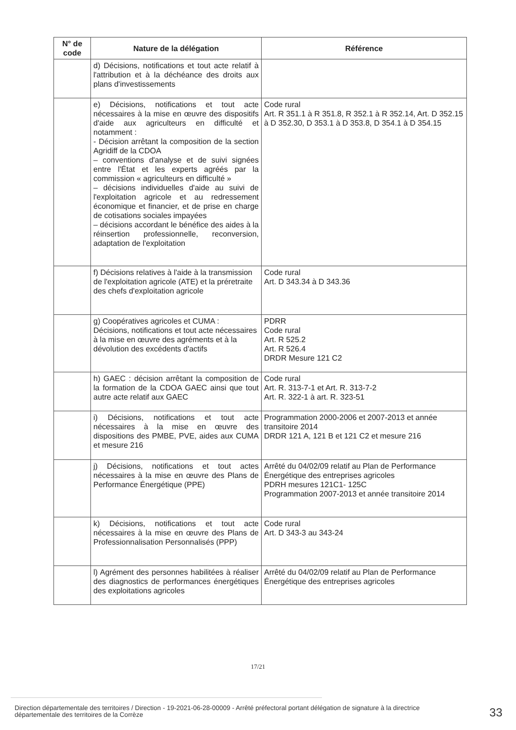| N° de code | Nature de la délégation | Référence |
| --- | --- | --- |
| | d) Décisions, notifications et tout acte relatif à l'attribution et à la déchéance des droits aux plans d'investissements | |
| | e) Décisions, notifications et tout acte nécessaires à la mise en œuvre des dispositifs d'aide aux agriculteurs en difficulté et notamment : - Décision arrêtant la composition de la section Agridiff de la CDOA – conventions d'analyse et de suivi signées entre l'État et les experts agréés par la commission « agriculteurs en difficulté » – décisions individuelles d'aide au suivi de l'exploitation agricole et au redressement économique et financier, et de prise en charge de cotisations sociales impayées – décisions accordant le bénéfice des aides à la réinsertion professionnelle, reconversion, adaptation de l'exploitation | Code rural Art. R 351.1 à R 351.8, R 352.1 à R 352.14, Art. D 352.15 à D 352.30, D 353.1 à D 353.8, D 354.1 à D 354.15 |
| | f) Décisions relatives à l'aide à la transmission de l'exploitation agricole (ATE) et la préretraite des chefs d'exploitation agricole | Code rural Art. D 343.34 à D 343.36 |
| | g) Coopératives agricoles et CUMA : Décisions, notifications et tout acte nécessaires à la mise en œuvre des agréments et à la dévolution des excédents d'actifs | PDRR Code rural Art. R 525.2 Art. R 526.4 DRDR Mesure 121 C2 |
| | h) GAEC : décision arrêtant la composition de la formation de la CDOA GAEC ainsi que tout autre acte relatif aux GAEC | Code rural Art. R. 313-7-1 et Art. R. 313-7-2 Art. R. 322-1 à art. R. 323-51 |
| | i) Décisions, notifications et tout acte nécessaires à la mise en œuvre des dispositions des PMBE, PVE, aides aux CUMA et mesure 216 | Programmation 2000-2006 et 2007-2013 et année transitoire 2014 DRDR 121 A, 121 B et 121 C2 et mesure 216 |
| | j) Décisions, notifications et tout actes nécessaires à la mise en œuvre des Plans de Performance Énergétique (PPE) | Arrêté du 04/02/09 relatif au Plan de Performance Énergétique des entreprises agricoles PDRH mesures 121C1- 125C Programmation 2007-2013 et année transitoire 2014 |
| | k) Décisions, notifications et tout acte nécessaires à la mise en œuvre des Plans de Professionnalisation Personnalisés (PPP) | Code rural Art. D 343-3 au 343-24 |
| | l) Agrément des personnes habilitées à réaliser des diagnostics de performances énergétiques des exploitations agricoles | Arrêté du 04/02/09 relatif au Plan de Performance Énergétique des entreprises agricoles |
17/21
Direction départementale des territoires / Direction - 19-2021-06-28-00009 - Arrêté préfectoral portant délégation de signature à la directrice départementale des territoires de la Corrèze
33